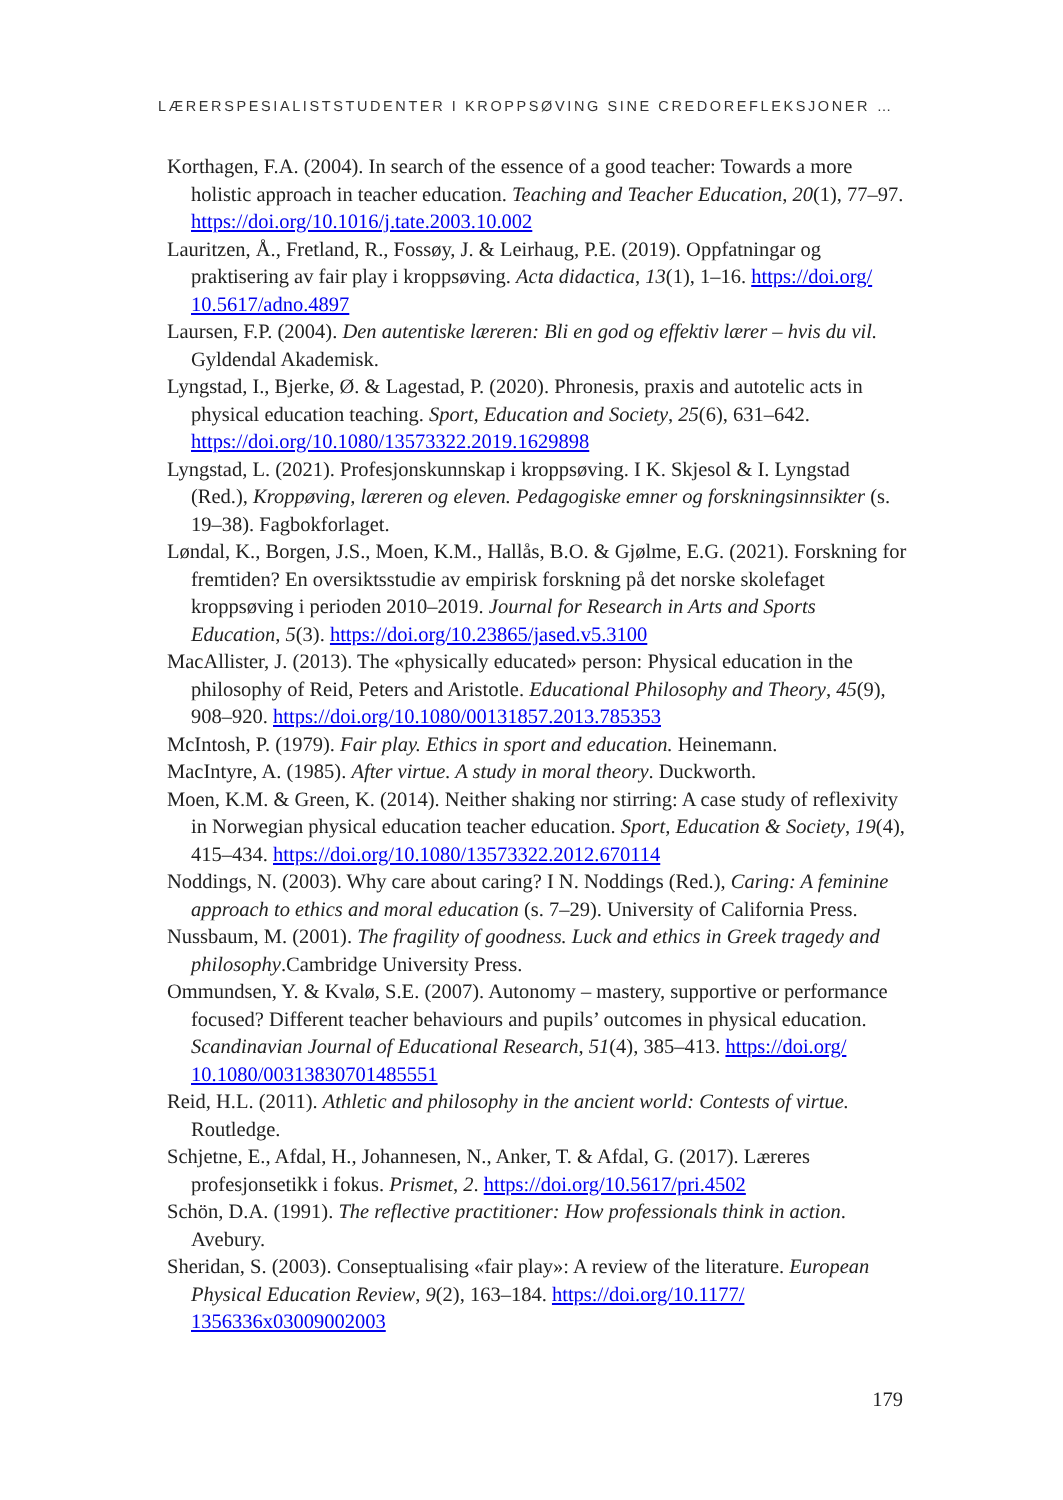LÆRERSPESIALISTSTUDENTER I KROPPSØVING SINE CREDOREFLEKSJONER …
Korthagen, F.A. (2004). In search of the essence of a good teacher: Towards a more holistic approach in teacher education. Teaching and Teacher Education, 20(1), 77–97. https://doi.org/10.1016/j.tate.2003.10.002
Lauritzen, Å., Fretland, R., Fossøy, J. & Leirhaug, P.E. (2019). Oppfatningar og praktisering av fair play i kroppsøving. Acta didactica, 13(1), 1–16. https://doi.org/ 10.5617/adno.4897
Laursen, F.P. (2004). Den autentiske læreren: Bli en god og effektiv lærer – hvis du vil. Gyldendal Akademisk.
Lyngstad, I., Bjerke, Ø. & Lagestad, P. (2020). Phronesis, praxis and autotelic acts in physical education teaching. Sport, Education and Society, 25(6), 631–642. https://doi.org/10.1080/13573322.2019.1629898
Lyngstad, L. (2021). Profesjonskunnskap i kroppsøving. I K. Skjesol & I. Lyngstad (Red.), Kroppøving, læreren og eleven. Pedagogiske emner og forskningsinnsikter (s. 19–38). Fagbokforlaget.
Løndal, K., Borgen, J.S., Moen, K.M., Hallås, B.O. & Gjølme, E.G. (2021). Forskning for fremtiden? En oversiktsstudie av empirisk forskning på det norske skolefaget kroppsøving i perioden 2010–2019. Journal for Research in Arts and Sports Education, 5(3). https://doi.org/10.23865/jased.v5.3100
MacAllister, J. (2013). The «physically educated» person: Physical education in the philosophy of Reid, Peters and Aristotle. Educational Philosophy and Theory, 45(9), 908–920. https://doi.org/10.1080/00131857.2013.785353
McIntosh, P. (1979). Fair play. Ethics in sport and education. Heinemann.
MacIntyre, A. (1985). After virtue. A study in moral theory. Duckworth.
Moen, K.M. & Green, K. (2014). Neither shaking nor stirring: A case study of reflexivity in Norwegian physical education teacher education. Sport, Education & Society, 19(4), 415–434. https://doi.org/10.1080/13573322.2012.670114
Noddings, N. (2003). Why care about caring? I N. Noddings (Red.), Caring: A feminine approach to ethics and moral education (s. 7–29). University of California Press.
Nussbaum, M. (2001). The fragility of goodness. Luck and ethics in Greek tragedy and philosophy.Cambridge University Press.
Ommundsen, Y. & Kvalø, S.E. (2007). Autonomy – mastery, supportive or performance focused? Different teacher behaviours and pupils’ outcomes in physical education. Scandinavian Journal of Educational Research, 51(4), 385–413. https://doi.org/ 10.1080/00313830701485551
Reid, H.L. (2011). Athletic and philosophy in the ancient world: Contests of virtue. Routledge.
Schjetne, E., Afdal, H., Johannesen, N., Anker, T. & Afdal, G. (2017). Læreres profesjonsetikk i fokus. Prismet, 2. https://doi.org/10.5617/pri.4502
Schön, D.A. (1991). The reflective practitioner: How professionals think in action. Avebury.
Sheridan, S. (2003). Conseptualising «fair play»: A review of the literature. European Physical Education Review, 9(2), 163–184. https://doi.org/10.1177/ 1356336x03009002003
179